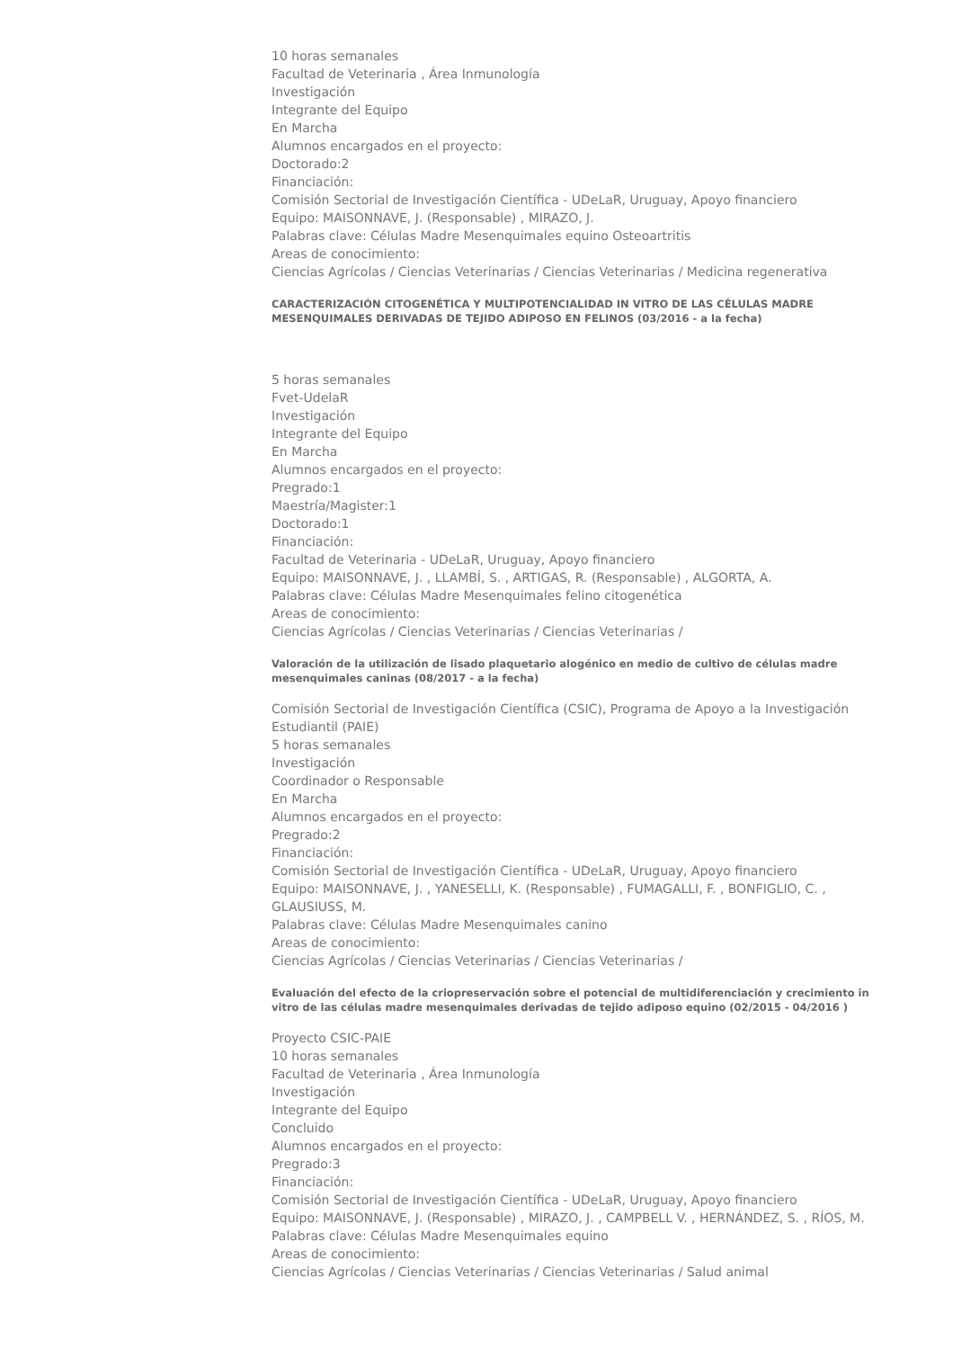10 horas semanales
Facultad de Veterinaria , Área Inmunología
Investigación
Integrante del Equipo
En Marcha
Alumnos encargados en el proyecto:
Doctorado:2
Financiación:
Comisión Sectorial de Investigación Científica - UDeLaR, Uruguay, Apoyo financiero
Equipo: MAISONNAVE, J. (Responsable) , MIRAZO, J.
Palabras clave: Células Madre Mesenquimales equino Osteoartritis
Areas de conocimiento:
Ciencias Agrícolas / Ciencias Veterinarias / Ciencias Veterinarias / Medicina regenerativa
CARACTERIZACIÓN CITOGENÉTICA Y MULTIPOTENCIALIDAD IN VITRO DE LAS CÉLULAS MADRE MESENQUIMALES DERIVADAS DE TEJIDO ADIPOSO EN FELINOS (03/2016 - a la fecha)
5 horas semanales
Fvet-UdelaR
Investigación
Integrante del Equipo
En Marcha
Alumnos encargados en el proyecto:
Pregrado:1
Maestría/Magister:1
Doctorado:1
Financiación:
Facultad de Veterinaria - UDeLaR, Uruguay, Apoyo financiero
Equipo: MAISONNAVE, J. , LLAMBÍ, S. , ARTIGAS, R. (Responsable) , ALGORTA, A.
Palabras clave: Células Madre Mesenquimales felino citogenética
Areas de conocimiento:
Ciencias Agrícolas / Ciencias Veterinarias / Ciencias Veterinarias /
Valoración de la utilización de lisado plaquetario alogénico en medio de cultivo de células madre mesenquimales caninas (08/2017 - a la fecha)
Comisión Sectorial de Investigación Científica (CSIC), Programa de Apoyo a la Investigación Estudiantil (PAIE)
5 horas semanales
Investigación
Coordinador o Responsable
En Marcha
Alumnos encargados en el proyecto:
Pregrado:2
Financiación:
Comisión Sectorial de Investigación Científica - UDeLaR, Uruguay, Apoyo financiero
Equipo: MAISONNAVE, J. , YANESELLI, K. (Responsable) , FUMAGALLI, F. , BONFIGLIO, C. , GLAUSIUSS, M.
Palabras clave: Células Madre Mesenquimales canino
Areas de conocimiento:
Ciencias Agrícolas / Ciencias Veterinarias / Ciencias Veterinarias /
Evaluación del efecto de la criopreservación sobre el potencial de multidiferenciación y crecimiento in vitro de las células madre mesenquimales derivadas de tejido adiposo equino (02/2015 - 04/2016 )
Proyecto CSIC-PAIE
10 horas semanales
Facultad de Veterinaria , Área Inmunología
Investigación
Integrante del Equipo
Concluido
Alumnos encargados en el proyecto:
Pregrado:3
Financiación:
Comisión Sectorial de Investigación Científica - UDeLaR, Uruguay, Apoyo financiero
Equipo: MAISONNAVE, J. (Responsable) , MIRAZO, J. , CAMPBELL V. , HERNÁNDEZ, S. , RÍOS, M.
Palabras clave: Células Madre Mesenquimales equino
Areas de conocimiento:
Ciencias Agrícolas / Ciencias Veterinarias / Ciencias Veterinarias / Salud animal